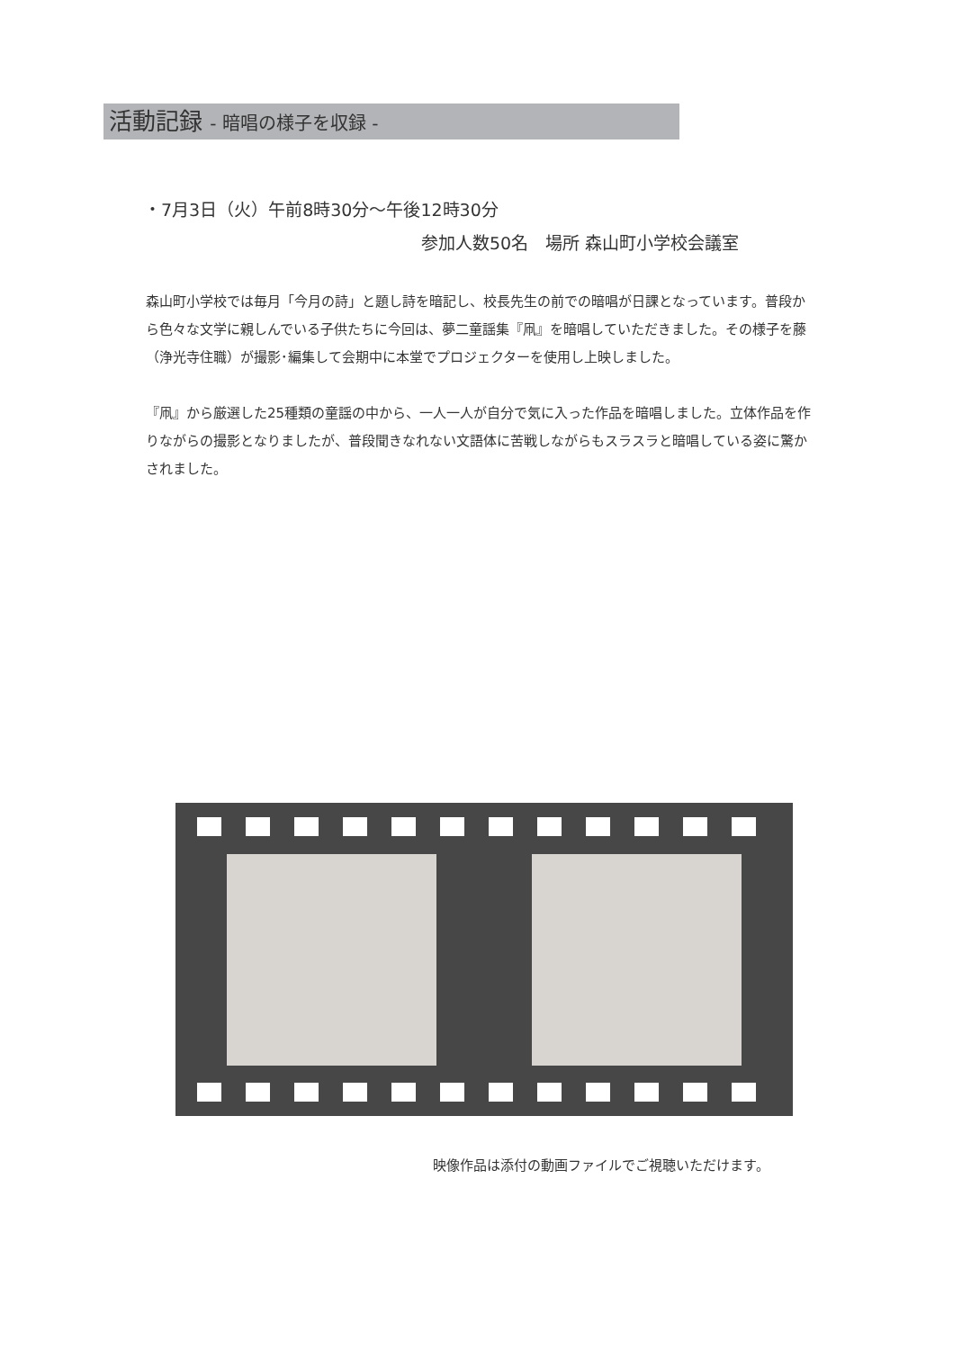活動記録 - 暗唱の様子を収録 -
・7月3日（火）午前8時30分〜午後12時30分
参加人数50名　場所 森山町小学校会議室
森山町小学校では毎月「今月の詩」と題し詩を暗記し、校長先生の前での暗唱が日課となっています。普段から色々な文学に親しんでいる子供たちに今回は、夢二童謡集『凧』を暗唱していただきました。その様子を藤（浄光寺住職）が撮影･編集して会期中に本堂でプロジェクターを使用し上映しました。
『凧』から厳選した25種類の童謡の中から、一人一人が自分で気に入った作品を暗唱しました。立体作品を作りながらの撮影となりましたが、普段聞きなれない文語体に苦戦しながらもスラスラと暗唱している姿に驚かされました。
映像作品は添付の動画ファイルでご視聴いただけます。